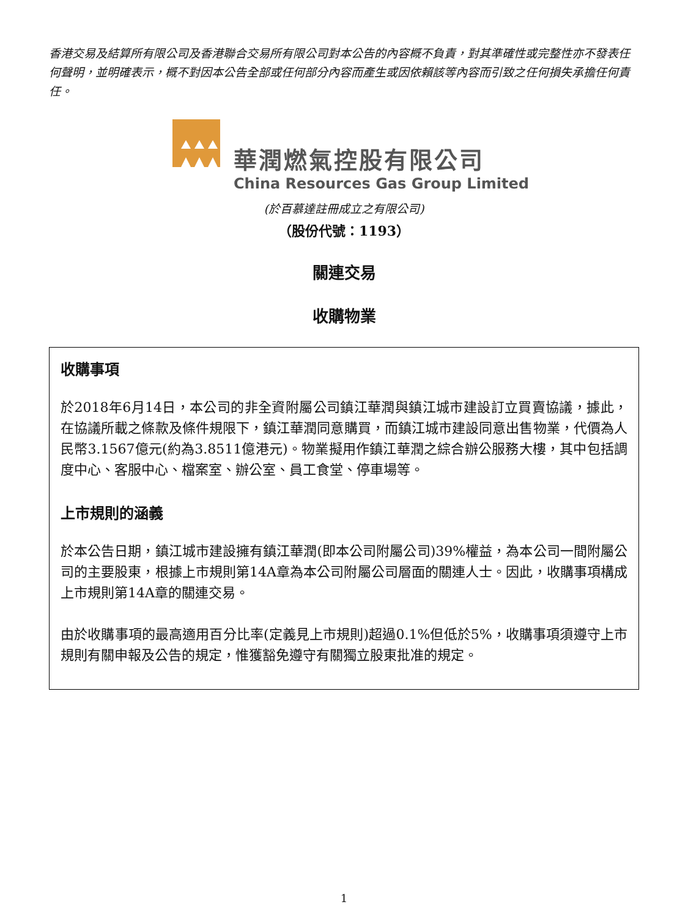香港交易及結算所有限公司及香港聯合交易所有限公司對本公告的內容概不負責，對其準確性或完整性亦不發表任何聲明，並明確表示，概不對因本公告全部或任何部分內容而產生或因依賴該等內容而引致之任何損失承擔任何責任。
華潤燃氣控股有限公司
China Resources Gas Group Limited
(於百慕達註冊成立之有限公司)
（股份代號：1193）
關連交易
收購物業
收購事項
於2018年6月14日，本公司的非全資附屬公司鎮江華潤與鎮江城市建設訂立買賣協議，據此，在協議所載之條款及條件規限下，鎮江華潤同意購買，而鎮江城市建設同意出售物業，代價為人民幣3.1567億元(約為3.8511億港元)。物業擬用作鎮江華潤之綜合辦公服務大樓，其中包括調度中心、客服中心、檔案室、辦公室、員工食堂、停車場等。
上市規則的涵義
於本公告日期，鎮江城市建設擁有鎮江華潤(即本公司附屬公司)39%權益，為本公司一間附屬公司的主要股東，根據上市規則第14A章為本公司附屬公司層面的關連人士。因此，收購事項構成上市規則第14A章的關連交易。
由於收購事項的最高適用百分比率(定義見上市規則)超過0.1%但低於5%，收購事項須遵守上市規則有關申報及公告的規定，惟獲豁免遵守有關獨立股東批准的規定。
1